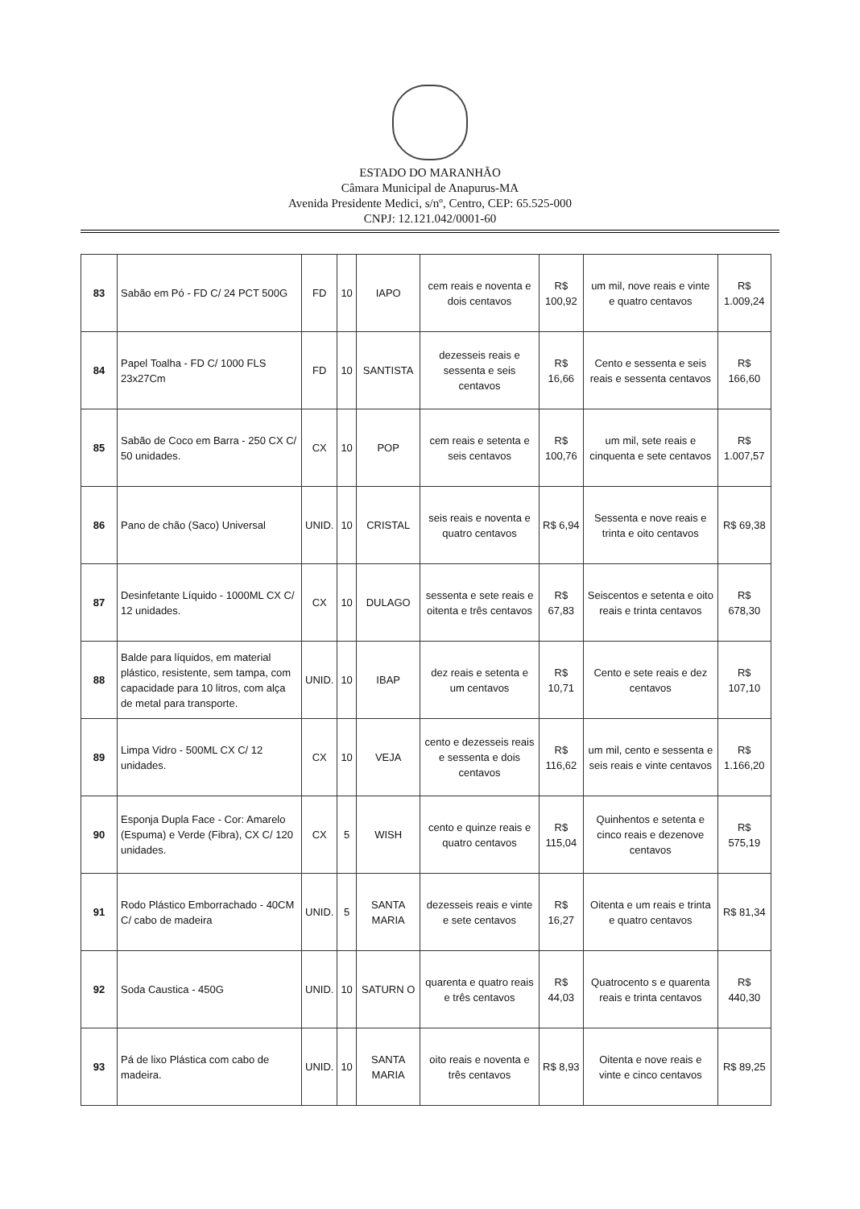ESTADO DO MARANHÃO
Câmara Municipal de Anapurus-MA
Avenida Presidente Medici, s/nº, Centro, CEP: 65.525-000
CNPJ: 12.121.042/0001-60
| 83 | Sabão em Pó - FD C/ 24 PCT 500G | FD | 10 | IAPO | cem reais e noventa e dois centavos | R$ 100,92 | um mil, nove reais e vinte e quatro centavos | R$ 1.009,24 |
| 84 | Papel Toalha - FD C/ 1000 FLS 23x27Cm | FD | 10 | SANTISTA | dezesseis reais e sessenta e seis centavos | R$ 16,66 | Cento e sessenta e seis reais e sessenta centavos | R$ 166,60 |
| 85 | Sabão de Coco em Barra - 250 CX C/ 50 unidades. | CX | 10 | POP | cem reais e setenta e seis centavos | R$ 100,76 | um mil, sete reais e cinquenta e sete centavos | R$ 1.007,57 |
| 86 | Pano de chão (Saco) Universal | UNID. | 10 | CRISTAL | seis reais e noventa e quatro centavos | R$ 6,94 | Sessenta e nove reais e trinta e oito centavos | R$ 69,38 |
| 87 | Desinfetante Líquido - 1000ML CX C/ 12 unidades. | CX | 10 | DULAGO | sessenta e sete reais e oitenta e três centavos | R$ 67,83 | Seiscentos e setenta e oito reais e trinta centavos | R$ 678,30 |
| 88 | Balde para líquidos, em material plástico, resistente, sem tampa, com capacidade para 10 litros, com alça de metal para transporte. | UNID. | 10 | IBAP | dez reais e setenta e um centavos | R$ 10,71 | Cento e sete reais e dez centavos | R$ 107,10 |
| 89 | Limpa Vidro - 500ML CX C/ 12 unidades. | CX | 10 | VEJA | cento e dezesseis reais e sessenta e dois centavos | R$ 116,62 | um mil, cento e sessenta e seis reais e vinte centavos | R$ 1.166,20 |
| 90 | Esponja Dupla Face - Cor: Amarelo (Espuma) e Verde (Fibra), CX C/ 120 unidades. | CX | 5 | WISH | cento e quinze reais e quatro centavos | R$ 115,04 | Quinhentos e setenta e cinco reais e dezenove centavos | R$ 575,19 |
| 91 | Rodo Plástico Emborrachado - 40CM C/ cabo de madeira | UNID. | 5 | SANTA MARIA | dezesseis reais e vinte e sete centavos | R$ 16,27 | Oitenta e um reais e trinta e quatro centavos | R$ 81,34 |
| 92 | Soda Caustica - 450G | UNID. | 10 | SATURN O | quarenta e quatro reais e três centavos | R$ 44,03 | Quatrocento s e quarenta reais e trinta centavos | R$ 440,30 |
| 93 | Pá de lixo Plástica com cabo de madeira. | UNID. | 10 | SANTA MARIA | oito reais e noventa e três centavos | R$ 8,93 | Oitenta e nove reais e vinte e cinco centavos | R$ 89,25 |